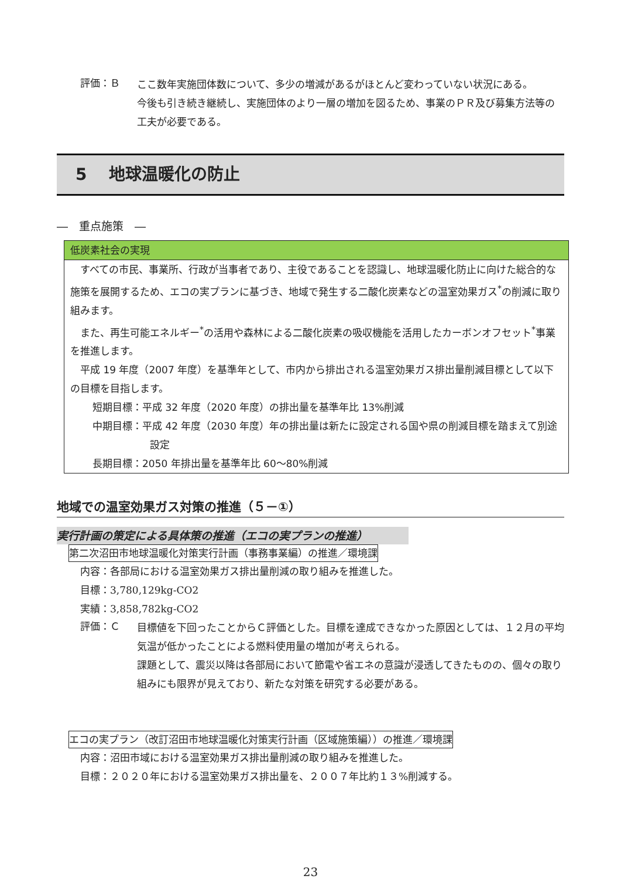評価：Ｂ
ここ数年実施団体数について、多少の増減があるがほとんど変わっていない状況にある。
今後も引き続き継続し、実施団体のより一層の増加を図るため、事業のＰＲ及び募集方法等の工夫が必要である。
5　 地球温暖化の防止
―　重点施策　―
低炭素社会の実現
　すべての市民、事業所、行政が当事者であり、主役であることを認識し、地球温暖化防止に向けた総合的な施策を展開するため、エコの実プランに基づき、地域で発生する二酸化炭素などの温室効果ガス<sup>*</sup>の削減に取り組みます。
　また、再生可能エネルギー<sup>*</sup>の活用や森林による二酸化炭素の吸収機能を活用したカーボンオフセット<sup>*</sup>事業を推進します。
　平成 19 年度（2007 年度）を基準年として、市内から排出される温室効果ガス排出量削減目標として以下の目標を目指します。
短期目標：平成 32 年度（2020 年度）の排出量を基準年比 13%削減
中期目標：平成 42 年度（2030 年度）年の排出量は新たに設定される国や県の削減目標を踏まえて別途設定
長期目標：2050 年排出量を基準年比 60～80%削減
地域での温室効果ガス対策の推進（５－①）
実行計画の策定による具体策の推進（エコの実プランの推進）
第二次沼田市地球温暖化対策実行計画（事務事業編）の推進／環境課
内容：各部局における温室効果ガス排出量削減の取り組みを推進した。
目標：3,780,129kg-CO2
実績：3,858,782kg-CO2
評価：Ｃ
目標値を下回ったことからＣ評価とした。目標を達成できなかった原因としては、１２月の平均気温が低かったことによる燃料使用量の増加が考えられる。
課題として、震災以降は各部局において節電や省エネの意識が浸透してきたものの、個々の取り組みにも限界が見えており、新たな対策を研究する必要がある。
エコの実プラン（改訂沼田市地球温暖化対策実行計画（区域施策編））の推進／環境課
内容：沼田市域における温室効果ガス排出量削減の取り組みを推進した。
目標：２０２０年における温室効果ガス排出量を、２００７年比約１３%削減する。
23